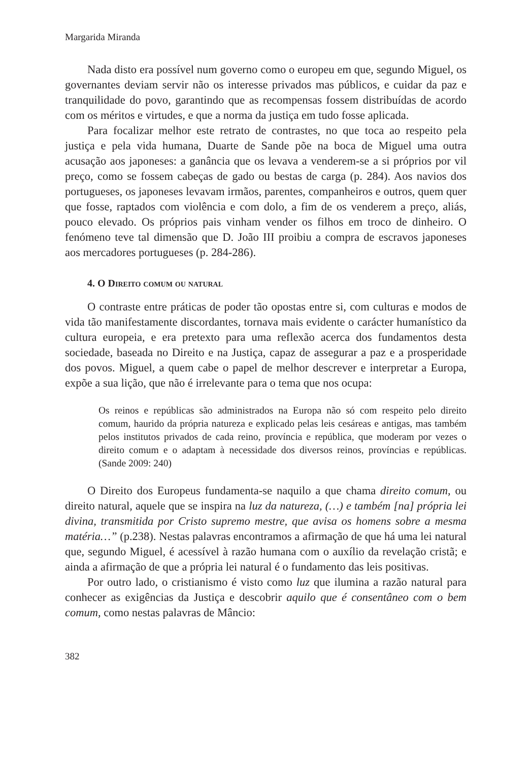Margarida Miranda
Nada disto era possível num governo como o europeu em que, segundo Miguel, os governantes deviam servir não os interesse privados mas públicos, e cuidar da paz e tranquilidade do povo, garantindo que as recompensas fossem distribuídas de acordo com os méritos e virtudes, e que a norma da justiça em tudo fosse aplicada.
Para focalizar melhor este retrato de contrastes, no que toca ao respeito pela justiça e pela vida humana, Duarte de Sande põe na boca de Miguel uma outra acusação aos japoneses: a ganância que os levava a venderem-se a si próprios por vil preço, como se fossem cabeças de gado ou bestas de carga (p. 284). Aos navios dos portugueses, os japoneses levavam irmãos, parentes, companheiros e outros, quem quer que fosse, raptados com violência e com dolo, a fim de os venderem a preço, aliás, pouco elevado. Os próprios pais vinham vender os filhos em troco de dinheiro. O fenómeno teve tal dimensão que D. João III proibiu a compra de escravos japoneses aos mercadores portugueses (p. 284-286).
4. O Direito comum ou natural
O contraste entre práticas de poder tão opostas entre si, com culturas e modos de vida tão manifestamente discordantes, tornava mais evidente o carácter humanístico da cultura europeia, e era pretexto para uma reflexão acerca dos fundamentos desta sociedade, baseada no Direito e na Justiça, capaz de assegurar a paz e a prosperidade dos povos. Miguel, a quem cabe o papel de melhor descrever e interpretar a Europa, expõe a sua lição, que não é irrelevante para o tema que nos ocupa:
Os reinos e repúblicas são administrados na Europa não só com respeito pelo direito comum, haurido da própria natureza e explicado pelas leis cesáreas e antigas, mas também pelos institutos privados de cada reino, província e república, que moderam por vezes o direito comum e o adaptam à necessidade dos diversos reinos, províncias e repúblicas. (Sande 2009: 240)
O Direito dos Europeus fundamenta-se naquilo a que chama direito comum, ou direito natural, aquele que se inspira na luz da natureza, (…) e também [na] própria lei divina, transmitida por Cristo supremo mestre, que avisa os homens sobre a mesma matéria…” (p.238). Nestas palavras encontramos a afirmação de que há uma lei natural que, segundo Miguel, é acessível à razão humana com o auxílio da revelação cristã; e ainda a afirmação de que a própria lei natural é o fundamento das leis positivas.
Por outro lado, o cristianismo é visto como luz que ilumina a razão natural para conhecer as exigências da Justiça e descobrir aquilo que é consentâneo com o bem comum, como nestas palavras de Mâncio:
382